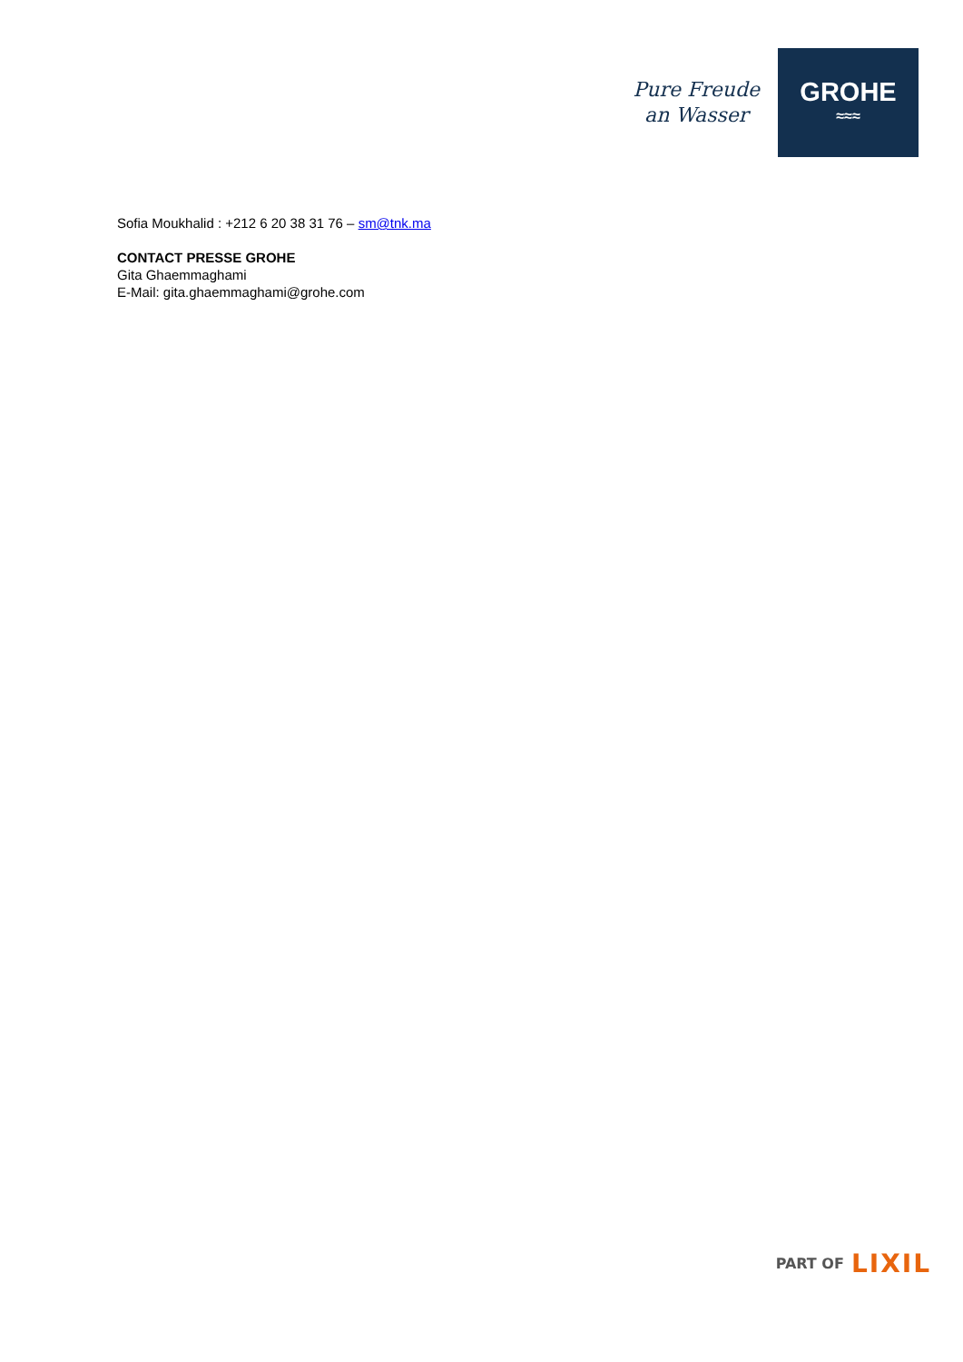Pure Freude
an Wasser
GROHE
≈≈≈
Sofia Moukhalid : +212 6 20 38 31 76 – sm@tnk.ma
CONTACT PRESSE GROHE
Gita Ghaemmaghami
E-Mail: gita.ghaemmaghami@grohe.com
PART OF LIXIL